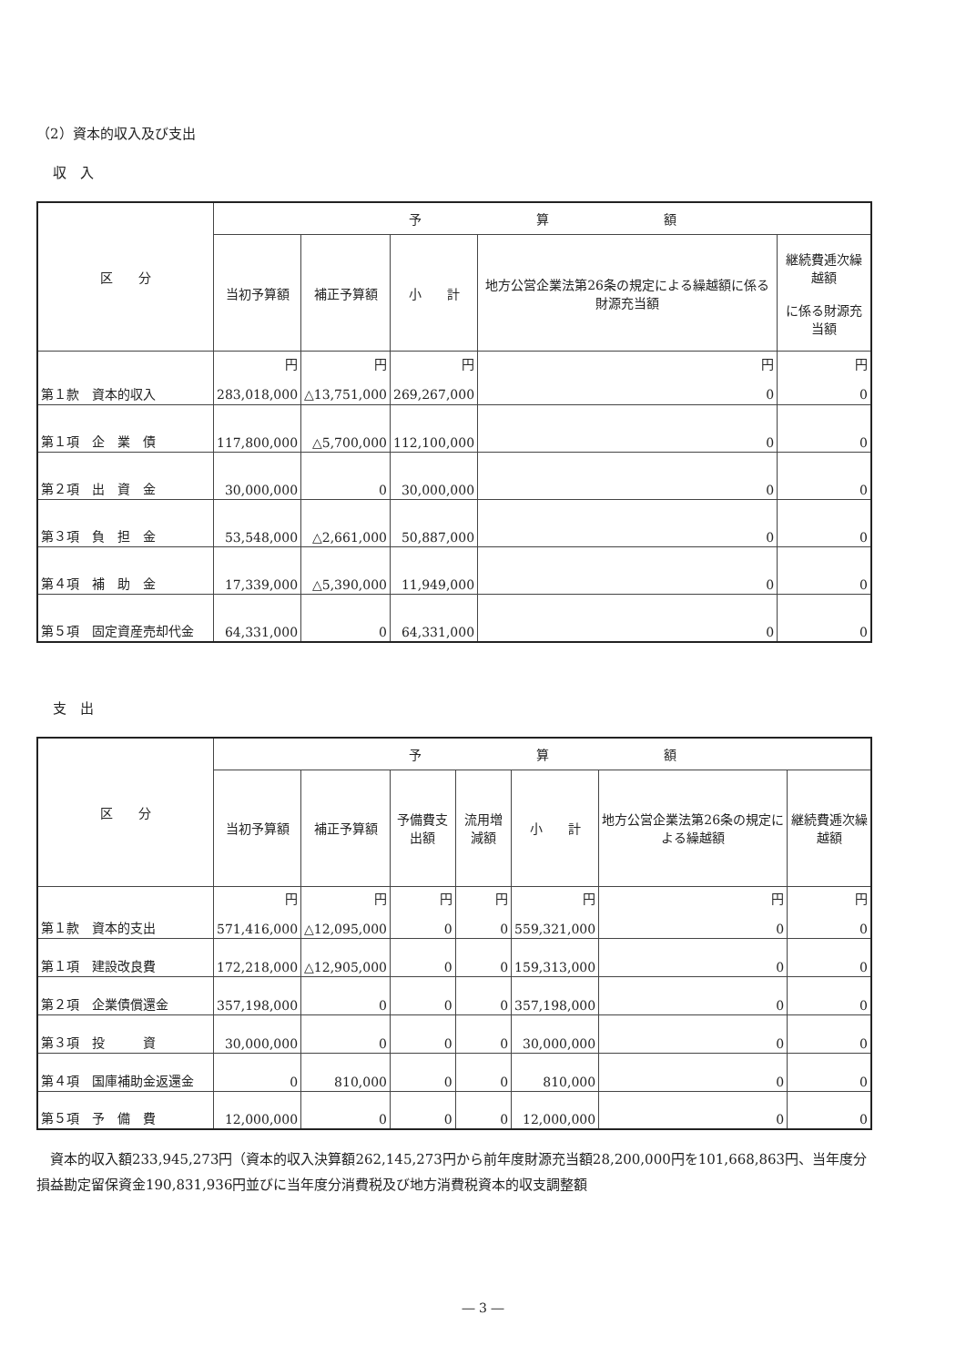（2）資本的収入及び支出
収　入
| 区 分 | 予 算 額 | | | | |
| --- | --- | --- | --- | --- | --- |
| | 当初予算額 | 補正予算額 | 小 計 | 地方公営企業法第26条の規定による繰越額に係る財源充当額 | 継続費逓次繰越額 に係る財源充当額 |
| 第１款 資本的収入 | 円 283,018,000 | 円 △13,751,000 | 円 269,267,000 | 円 0 | 円 0 |
| 第１項 企 業 債 | 117,800,000 | △5,700,000 | 112,100,000 | 0 | 0 |
| 第２項 出 資 金 | 30,000,000 | 0 | 30,000,000 | 0 | 0 |
| 第３項 負 担 金 | 53,548,000 | △2,661,000 | 50,887,000 | 0 | 0 |
| 第４項 補 助 金 | 17,339,000 | △5,390,000 | 11,949,000 | 0 | 0 |
| 第５項 固定資産売却代金 | 64,331,000 | 0 | 64,331,000 | 0 | 0 |
支　出
| 区 分 | 予 算 額 | | | | | | |
| --- | --- | --- | --- | --- | --- | --- | --- |
| | 当初予算額 | 補正予算額 | 予備費支出額 | 流用増減額 | 小 計 | 地方公営企業法第26条の規定による繰越額 | 継続費逓次繰越額 |
| 第１款 資本的支出 | 円 571,416,000 | 円 △12,095,000 | 円 0 | 円 0 | 円 559,321,000 | 円 0 | 円 0 |
| 第１項 建設改良費 | 172,218,000 | △12,905,000 | 0 | 0 | 159,313,000 | 0 | 0 |
| 第２項 企業債償還金 | 357,198,000 | 0 | 0 | 0 | 357,198,000 | 0 | 0 |
| 第３項 投 資 | 30,000,000 | 0 | 0 | 0 | 30,000,000 | 0 | 0 |
| 第４項 国庫補助金返還金 | 0 | 810,000 | 0 | 0 | 810,000 | 0 | 0 |
| 第５項 予 備 費 | 12,000,000 | 0 | 0 | 0 | 12,000,000 | 0 | 0 |
資本的収入額233,945,273円（資本的収入決算額262,145,273円から前年度財源充当額28,200,000円を101,668,863円、当年度分損益勘定留保資金190,831,936円並びに当年度分消費税及び地方消費税資本的収支調整額
― 3 ―